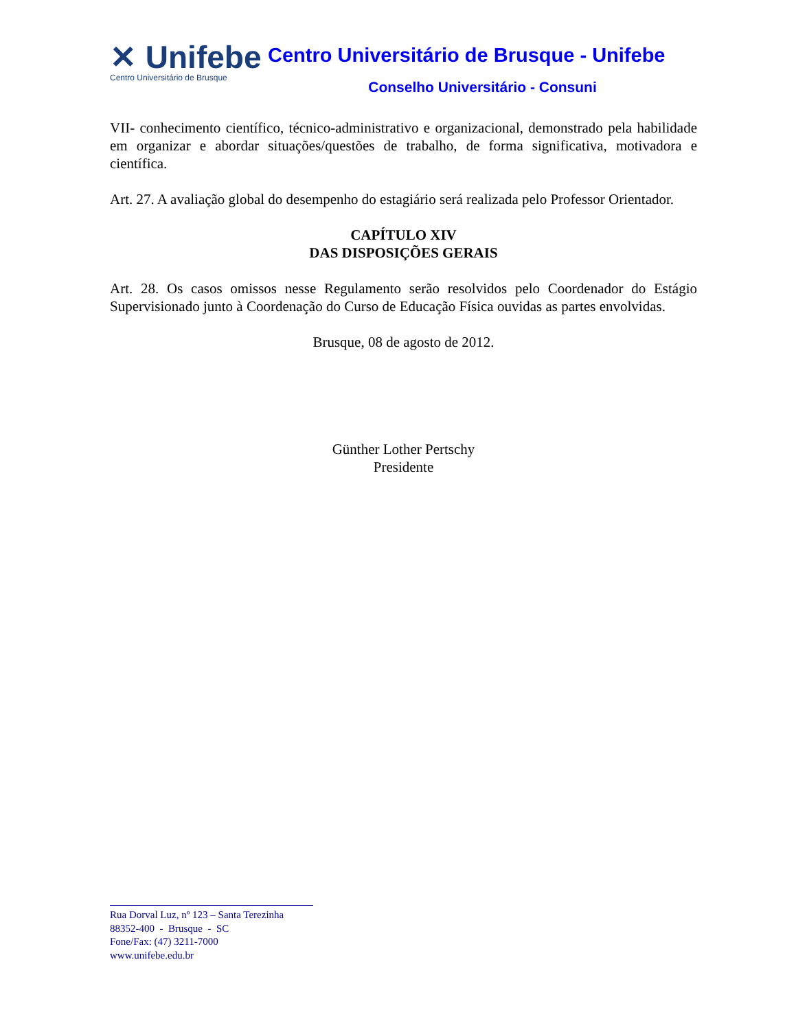✕ Unifebe
Centro Universitário de Brusque
Centro Universitário de Brusque - Unifebe
Conselho Universitário - Consuni
VII- conhecimento científico, técnico-administrativo e organizacional, demonstrado pela habilidade em organizar e abordar situações/questões de trabalho, de forma significativa, motivadora e científica.
Art. 27. A avaliação global do desempenho do estagiário será realizada pelo Professor Orientador.
CAPÍTULO XIV
DAS DISPOSIÇÕES GERAIS
Art. 28. Os casos omissos nesse Regulamento serão resolvidos pelo Coordenador do Estágio Supervisionado junto à Coordenação do Curso de Educação Física ouvidas as partes envolvidas.
Brusque, 08 de agosto de 2012.
Günther Lother Pertschy
Presidente
Rua Dorval Luz, nº 123 – Santa Terezinha
88352-400 - Brusque - SC
Fone/Fax: (47) 3211-7000
www.unifebe.edu.br